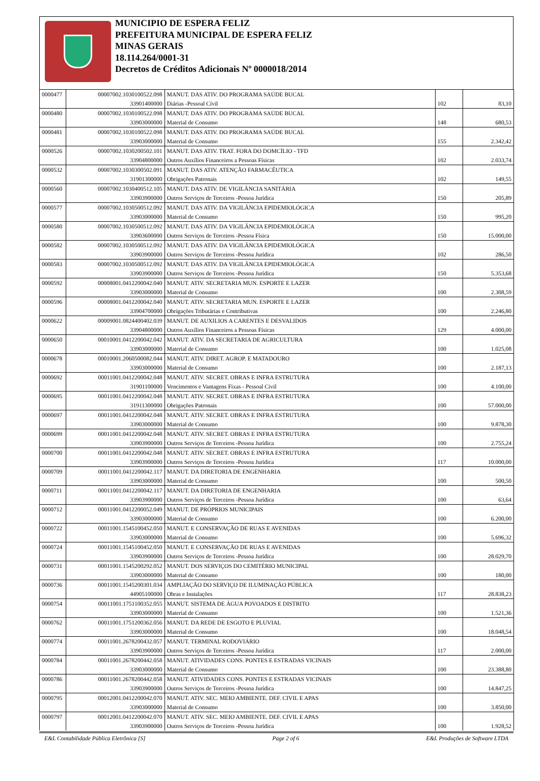MUNICIPIO DE ESPERA FELIZ
PREFEITURA MUNICIPAL DE ESPERA FELIZ
MINAS GERAIS
18.114.264/0001-31
Decretos de Créditos Adicionais Nº 0000018/2014
| 0000477 | 00007002.1030100522.098 | MANUT. DAS ATIV. DO PROGRAMA SAÚDE BUCAL | | |
| | 33901400000 | Diárias -Pessoal Cívil | 102 | 83,10 |
| 0000480 | 00007002.1030100522.098 | MANUT. DAS ATIV. DO PROGRAMA SAÚDE BUCAL | | |
| | 33903000000 | Material de Consumo | 148 | 680,53 |
| 0000481 | 00007002.1030100522.098 | MANUT. DAS ATIV. DO PROGRAMA SAÚDE BUCAL | | |
| | 33903000000 | Material de Consumo | 155 | 2.342,42 |
| 0000526 | 00007002.1030200502.101 | MANUT. DAS ATIV. TRAT. FORA DO DOMCÍLIO - TFD | | |
| | 33904800000 | Outros Auxílios Financeiros a Pessoas Físicas | 102 | 2.033,74 |
| 0000532 | 00007002.1030300502.091 | MANUT. DAS ATIV. ATENÇÃO FARMACÊUTICA | | |
| | 31901300000 | Obrigações Patronais | 102 | 149,55 |
| 0000560 | 00007002.1030400512.105 | MANUT. DAS ATIV. DE VIGILÂNCIA SANITÁRIA | | |
| | 33903900000 | Outros Serviços de Terceiros -Pessoa Jurídica | 150 | 205,89 |
| 0000577 | 00007002.1030500512.092 | MANUT. DAS ATIV. DA VIGILÂNCIA EPIDEMIOLÓGICA | | |
| | 33903000000 | Material de Consumo | 150 | 995,20 |
| 0000580 | 00007002.1030500512.092 | MANUT. DAS ATIV. DA VIGILÂNCIA EPIDEMIOLÓGICA | | |
| | 33903600000 | Outros Serviços de Terceiros -Pessoa Física | 150 | 15.000,00 |
| 0000582 | 00007002.1030500512.092 | MANUT. DAS ATIV. DA VIGILÂNCIA EPIDEMIOLÓGICA | | |
| | 33903900000 | Outros Serviços de Terceiros -Pessoa Jurídica | 102 | 286,50 |
| 0000583 | 00007002.1030500512.092 | MANUT. DAS ATIV. DA VIGILÂNCIA EPIDEMIOLÓGICA | | |
| | 33903900000 | Outros Serviços de Terceiros -Pessoa Jurídica | 150 | 5.353,68 |
| 0000592 | 00008001.0412200042.040 | MANUT. ATIV. SECRETARIA MUN. ESPORTE E LAZER | | |
| | 33903000000 | Material de Consumo | 100 | 2.308,59 |
| 0000596 | 00008001.0412200042.040 | MANUT. ATIV. SECRETARIA MUN. ESPORTE E LAZER | | |
| | 33904700000 | Obrigações Tributárias e Contributivas | 100 | 2.246,80 |
| 0000622 | 00009001.0824400402.039 | MANUT. DE AUXILIOS A CARENTES E DESVALIDOS | | |
| | 33904800000 | Outros Auxílios Financeiros a Pessoas Físicas | 129 | 4.000,00 |
| 0000650 | 00010001.0412200042.042 | MANUT. ATIV. DA SECRETARIA DE AGRICULTURA | | |
| | 33903000000 | Material de Consumo | 100 | 1.025,08 |
| 0000678 | 00010001.2060500082.044 | MANUT. ATIV. DIRET. AGROP. E MATADOURO | | |
| | 33903000000 | Material de Consumo | 100 | 2.187,13 |
| 0000692 | 00011001.0412200042.048 | MANUT. ATIV. SECRET. OBRAS E INFRA ESTRUTURA | | |
| | 31901100000 | Vencimentos e Vantagens Fixas - Pessoal Civil | 100 | 4.100,00 |
| 0000695 | 00011001.0412200042.048 | MANUT. ATIV. SECRET. OBRAS E INFRA ESTRUTURA | | |
| | 31911300000 | Obrigações Patronais | 100 | 57.000,00 |
| 0000697 | 00011001.0412200042.048 | MANUT. ATIV. SECRET. OBRAS E INFRA ESTRUTURA | | |
| | 33903000000 | Material de Consumo | 100 | 9.878,30 |
| 0000699 | 00011001.0412200042.048 | MANUT. ATIV. SECRET. OBRAS E INFRA ESTRUTURA | | |
| | 33903900000 | Outros Serviços de Terceiros -Pessoa Jurídica | 100 | 2.755,24 |
| 0000700 | 00011001.0412200042.048 | MANUT. ATIV. SECRET. OBRAS E INFRA ESTRUTURA | | |
| | 33903900000 | Outros Serviços de Terceiros -Pessoa Jurídica | 117 | 10.000,00 |
| 0000709 | 00011001.0412200042.117 | MANUT. DA DIRETORIA DE ENGENHARIA | | |
| | 33903000000 | Material de Consumo | 100 | 500,50 |
| 0000711 | 00011001.0412200042.117 | MANUT. DA DIRETORIA DE ENGENHARIA | | |
| | 33903900000 | Outros Serviços de Terceiros -Pessoa Jurídica | 100 | 63,64 |
| 0000712 | 00011001.0412200052.049 | MANUT. DE PRÓPRIOS MUNICIPAIS | | |
| | 33903000000 | Material de Consumo | 100 | 6.200,00 |
| 0000722 | 00011001.1545100452.050 | MANUT. E CONSERVAÇÃO DE RUAS E AVENIDAS | | |
| | 33903000000 | Material de Consumo | 100 | 5.696,32 |
| 0000724 | 00011001.1545100452.050 | MANUT. E CONSERVAÇÃO DE RUAS E AVENIDAS | | |
| | 33903900000 | Outros Serviços de Terceiros -Pessoa Jurídica | 100 | 28.029,70 |
| 0000731 | 00011001.1545200292.052 | MANUT. DOS SERVIÇOS DO CEMITÉRIO MUNICIPAL | | |
| | 33903000000 | Material de Consumo | 100 | 180,00 |
| 0000736 | 00011001.1545200301.034 | AMPLIAÇÃO DO SERVIÇO DE ILUMINAÇÃO PÚBLICA | | |
| | 44905100000 | Obras e Instalações | 117 | 28.838,23 |
| 0000754 | 00011001.1751100352.055 | MANUT. SISTEMA DE ÁGUA POVOADOS E DISTRITO | | |
| | 33903000000 | Material de Consumo | 100 | 1.521,36 |
| 0000762 | 00011001.1751200362.056 | MANUT. DA REDE DE ESGOTO E PLUVIAL | | |
| | 33903000000 | Material de Consumo | 100 | 18.048,54 |
| 0000774 | 00011001.2678200432.057 | MANUT. TERMINAL RODOVIÁRIO | | |
| | 33903900000 | Outros Serviços de Terceiros -Pessoa Jurídica | 117 | 2.000,00 |
| 0000784 | 00011001.2678200442.058 | MANUT. ATIVIDADES CONS. PONTES E ESTRADAS VICINAIS | | |
| | 33903000000 | Material de Consumo | 100 | 23.388,80 |
| 0000786 | 00011001.2678200442.058 | MANUT. ATIVIDADES CONS. PONTES E ESTRADAS VICINAIS | | |
| | 33903900000 | Outros Serviços de Terceiros -Pessoa Jurídica | 100 | 14.847,25 |
| 0000795 | 00012001.0412200042.070 | MANUT. ATIV. SEC. MEIO AMBIENTE. DEF. CIVIL E APAS | | |
| | 33903000000 | Material de Consumo | 100 | 3.850,00 |
| 0000797 | 00012001.0412200042.070 | MANUT. ATIV. SEC. MEIO AMBIENTE. DEF. CIVIL E APAS | | |
| | 33903900000 | Outros Serviços de Terceiros -Pessoa Jurídica | 100 | 1.928,52 |
E&L Contabilidade Pública Eletrônica [S] Page 2 of 6 E&L Produções de Software LTDA